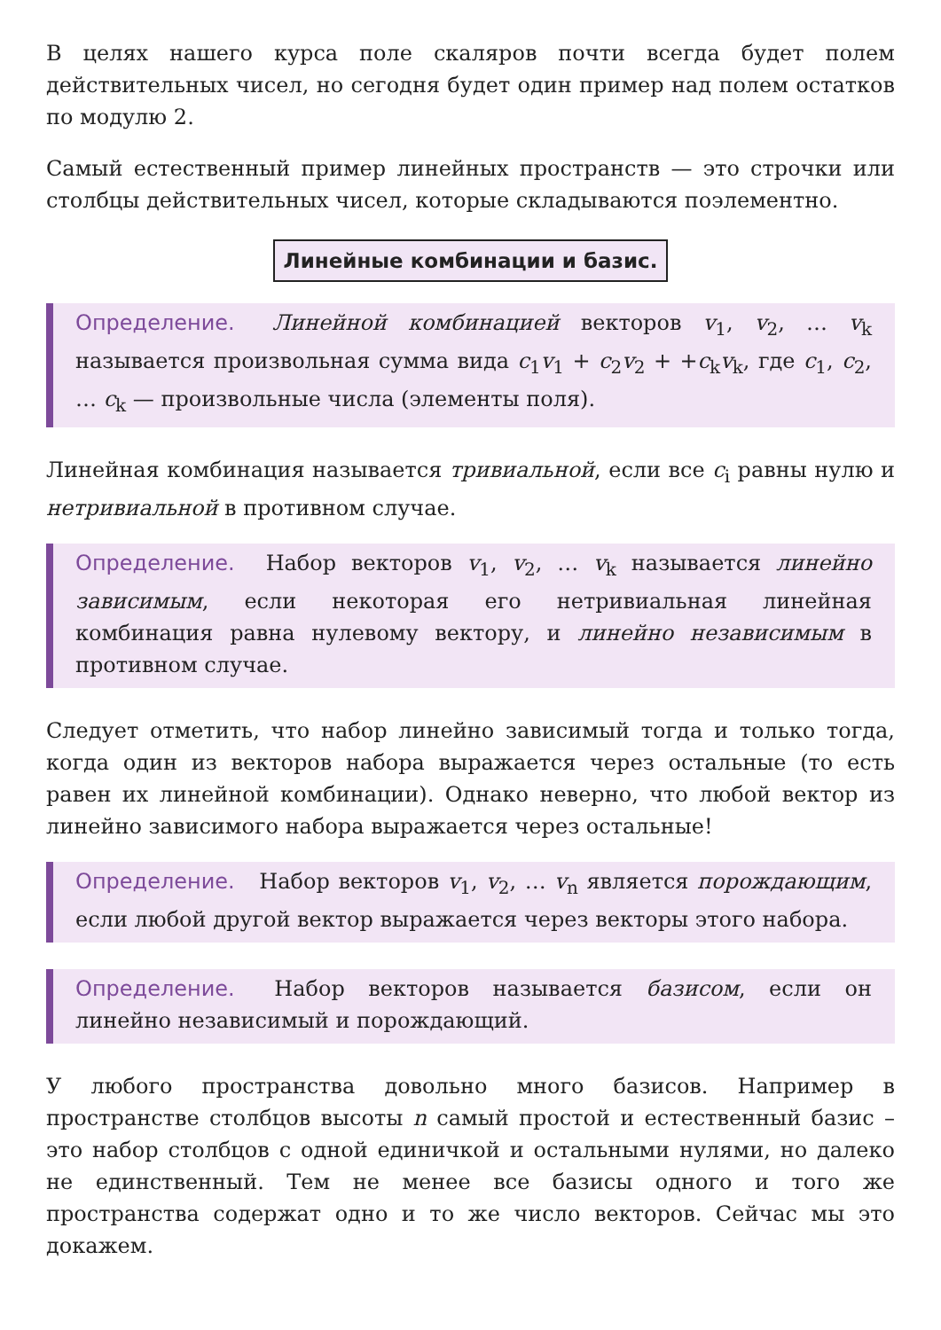В целях нашего курса поле скаляров почти всегда будет полем действительных чисел, но сегодня будет один пример над полем остатков по модулю 2.
Самый естественный пример линейных пространств — это строчки или столбцы действительных чисел, которые складываются поэлементно.
Линейные комбинации и базис.
Определение. Линейной комбинацией векторов v<sub>1</sub>, v<sub>2</sub>, … v<sub>k</sub> называется произвольная сумма вида c<sub>1</sub>v<sub>1</sub> + c<sub>2</sub>v<sub>2</sub> + +c<sub>k</sub>v<sub>k</sub>, где c<sub>1</sub>, c<sub>2</sub>, … c<sub>k</sub> — произвольные числа (элементы поля).
Линейная комбинация называется тривиальной, если все c<sub>i</sub> равны нулю и нетривиальной в противном случае.
Определение. Набор векторов v<sub>1</sub>, v<sub>2</sub>, … v<sub>k</sub> называется линейно зависимым, если некоторая его нетривиальная линейная комбинация равна нулевому вектору, и линейно независимым в противном случае.
Следует отметить, что набор линейно зависимый тогда и только тогда, когда один из векторов набора выражается через остальные (то есть равен их линейной комбинации). Однако неверно, что любой вектор из линейно зависимого набора выражается через остальные!
Определение. Набор векторов v<sub>1</sub>, v<sub>2</sub>, … v<sub>n</sub> является порождающим, если любой другой вектор выражается через векторы этого набора.
Определение. Набор векторов называется базисом, если он линейно независимый и порождающий.
У любого пространства довольно много базисов. Например в пространстве столбцов высоты n самый простой и естественный базис – это набор столбцов с одной единичкой и остальными нулями, но далеко не единственный. Тем не менее все базисы одного и того же пространства содержат одно и то же число векторов. Сейчас мы это докажем.